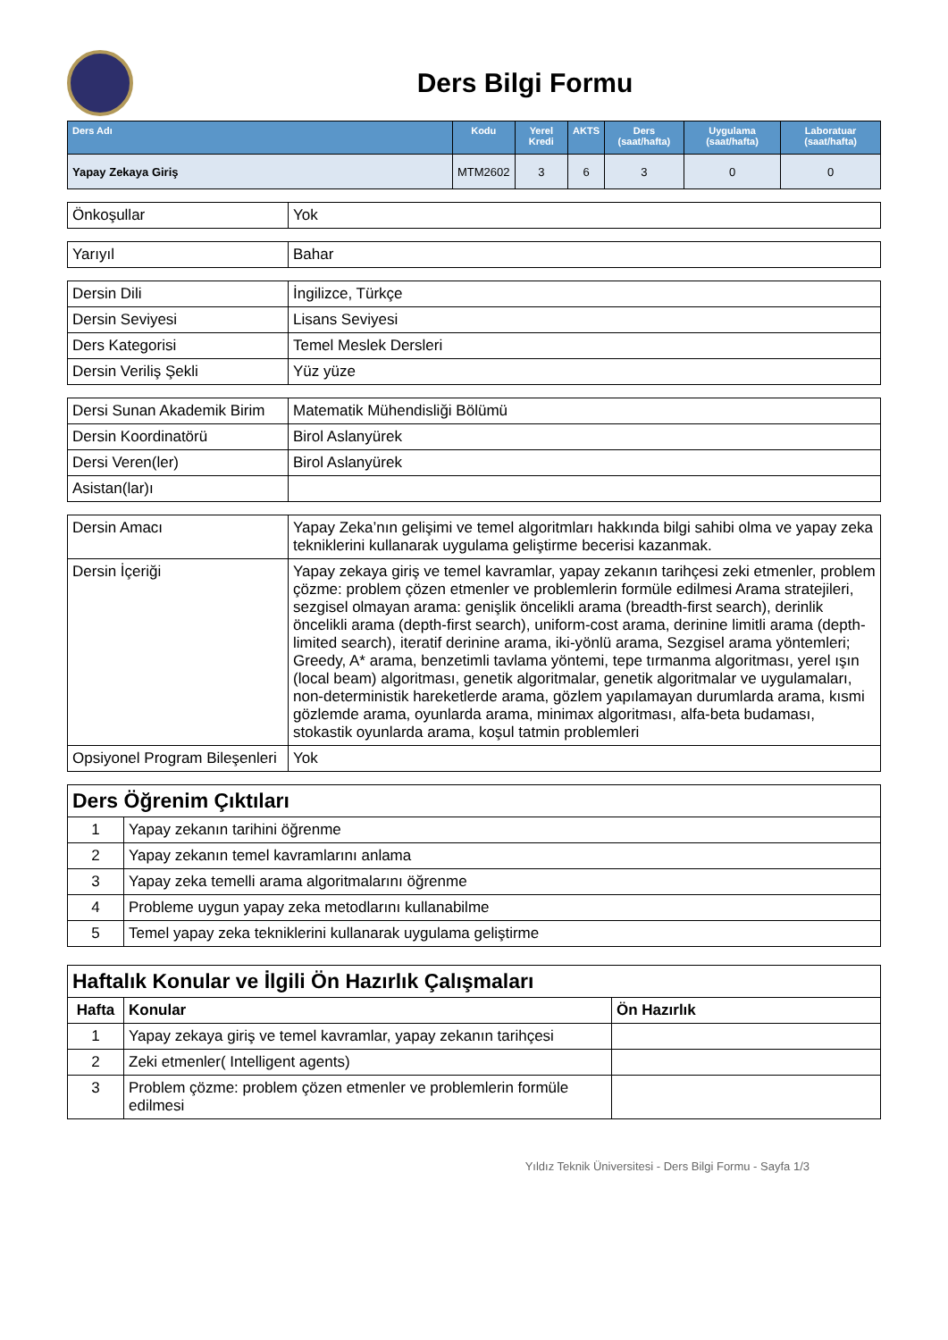Ders Bilgi Formu
| Ders Adı | Kodu | Yerel Kredi | AKTS | Ders (saat/hafta) | Uygulama (saat/hafta) | Laboratuar (saat/hafta) |
| --- | --- | --- | --- | --- | --- | --- |
| Yapay Zekaya Giriş | MTM2602 | 3 | 6 | 3 | 0 | 0 |
| Önkoşullar | Yok |
| Yarıyıl | Bahar |
| Dersin Dili | İngilizce, Türkçe |
| Dersin Seviyesi | Lisans Seviyesi |
| Ders Kategorisi | Temel Meslek Dersleri |
| Dersin Veriliş Şekli | Yüz yüze |
| Dersi Sunan Akademik Birim | Matematik Mühendisliği Bölümü |
| Dersin Koordinatörü | Birol Aslanyürek |
| Dersi Veren(ler) | Birol Aslanyürek |
| Asistan(lar)ı | |
| Dersin Amacı | Yapay Zeka’nın gelişimi ve temel algoritmları hakkında bilgi sahibi olma ve yapay zeka tekniklerini kullanarak uygulama geliştirme becerisi kazanmak. |
| Dersin İçeriği | Yapay zekaya giriş ve temel kavramlar, yapay zekanın tarihçesi zeki etmenler, problem çözme: problem çözen etmenler ve problemlerin formüle edilmesi Arama stratejileri, sezgisel olmayan arama: genişlik öncelikli arama (breadth-first search), derinlik öncelikli arama (depth-first search), uniform-cost arama, derinine limitli arama (depth-limited search), iteratif derinine arama, iki-yönlü arama, Sezgisel arama yöntemleri; Greedy, A* arama, benzetimli tavlama yöntemi, tepe tırmanma algoritması, yerel ışın (local beam) algoritması, genetik algoritmalar, genetik algoritmalar ve uygulamaları, non-deterministik hareketlerde arama, gözlem yapılamayan durumlarda arama, kısmi gözlemde arama, oyunlarda arama, minimax algoritması, alfa-beta budaması, stokastik oyunlarda arama, koşul tatmin problemleri |
| Opsiyonel Program Bileşenleri | Yok |
| Ders Öğrenim Çıktıları | |
| 1 | Yapay zekanın tarihini öğrenme |
| 2 | Yapay zekanın temel kavramlarını anlama |
| 3 | Yapay zeka temelli arama algoritmalarını öğrenme |
| 4 | Probleme uygun yapay zeka metodlarını kullanabilme |
| 5 | Temel yapay zeka tekniklerini kullanarak uygulama geliştirme |
| Haftalık Konular ve İlgili Ön Hazırlık Çalışmaları | | |
| Hafta | Konular | Ön Hazırlık |
| 1 | Yapay zekaya giriş ve temel kavramlar, yapay zekanın tarihçesi | |
| 2 | Zeki etmenler( Intelligent agents) | |
| 3 | Problem çözme: problem çözen etmenler ve problemlerin formüle edilmesi | |
Yıldız Teknik Üniversitesi - Ders Bilgi Formu - Sayfa 1/3